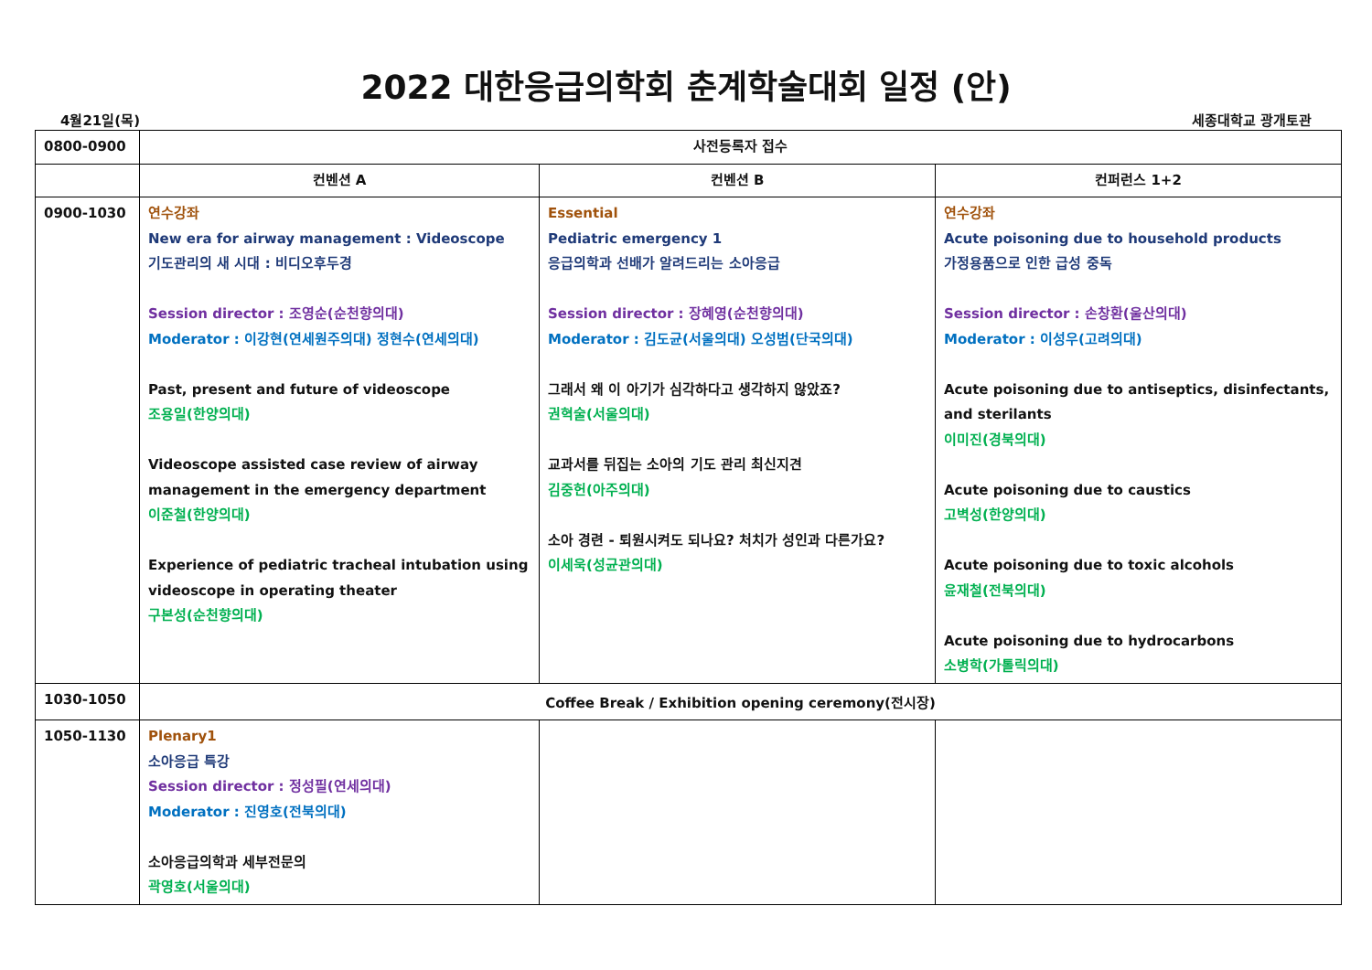2022 대한응급의학회 춘계학술대회 일정 (안)
4월21일(목) 세종대학교 광개토관
| 0800-0900 | 사전등록자 접수 | | |
| | 컨벤션 A | 컨벤션 B | 컨퍼런스 1+2 |
| 0900-1030 | 연수강좌 New era for airway management : Videoscope 기도관리의 새 시대 : 비디오후두경 Session director : 조영순(순천향의대) Moderator : 이강현(연세원주의대) 정현수(연세의대) Past, present and future of videoscope 조용일(한양의대) Videoscope assisted case review of airway management in the emergency department 이준철(한양의대) Experience of pediatric tracheal intubation using videoscope in operating theater 구본성(순천향의대) | Essential Pediatric emergency 1 응급의학과 선배가 알려드리는 소아응급 Session director : 장혜영(순천향의대) Moderator : 김도균(서울의대) 오성범(단국의대) 그래서 왜 이 아기가 심각하다고 생각하지 않았죠? 권혁술(서울의대) 교과서를 뒤집는 소아의 기도 관리 최신지견 김중헌(아주의대) 소아 경련 - 퇴원시켜도 되나요? 처치가 성인과 다른가요? 이세욱(성균관의대) | 연수강좌 Acute poisoning due to household products 가정용품으로 인한 급성 중독 Session director : 손창환(울산의대) Moderator : 이성우(고려의대) Acute poisoning due to antiseptics, disinfectants, and sterilants 이미진(경북의대) Acute poisoning due to caustics 고벽성(한양의대) Acute poisoning due to toxic alcohols 윤재철(전북의대) Acute poisoning due to hydrocarbons 소병학(가톨릭의대) |
| 1030-1050 | Coffee Break / Exhibition opening ceremony(전시장) | | |
| 1050-1130 | Plenary1 소아응급 특강 Session director : 정성필(연세의대) Moderator : 진영호(전북의대) 소아응급의학과 세부전문의 곽영호(서울의대) | | |